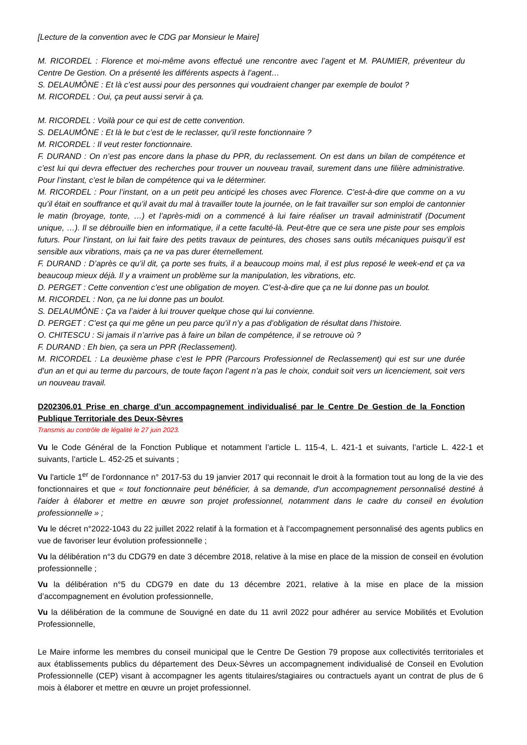[Lecture de la convention avec le CDG par Monsieur le Maire]
M. RICORDEL : Florence et moi-même avons effectué une rencontre avec l’agent et M. PAUMIER, préventeur du Centre De Gestion. On a présenté les différents aspects à l’agent…
S. DELAUMÔNE : Et là c’est aussi pour des personnes qui voudraient changer par exemple de boulot ?
M. RICORDEL : Oui, ça peut aussi servir à ça.
M. RICORDEL : Voilà pour ce qui est de cette convention.
S. DELAUMÔNE : Et là le but c’est de le reclasser, qu’il reste fonctionnaire ?
M. RICORDEL : Il veut rester fonctionnaire.
F. DURAND : On n’est pas encore dans la phase du PPR, du reclassement. On est dans un bilan de compétence et c’est lui qui devra effectuer des recherches pour trouver un nouveau travail, surement dans une filière administrative. Pour l’instant, c’est le bilan de compétence qui va le déterminer.
M. RICORDEL : Pour l’instant, on a un petit peu anticipé les choses avec Florence. C’est-à-dire que comme on a vu qu’il était en souffrance et qu’il avait du mal à travailler toute la journée, on le fait travailler sur son emploi de cantonnier le matin (broyage, tonte, …) et l’après-midi on a commencé à lui faire réaliser un travail administratif (Document unique, …). Il se débrouille bien en informatique, il a cette faculté-là. Peut-être que ce sera une piste pour ses emplois futurs. Pour l’instant, on lui fait faire des petits travaux de peintures, des choses sans outils mécaniques puisqu’il est sensible aux vibrations, mais ça ne va pas durer éternellement.
F. DURAND : D’après ce qu’il dit, ça porte ses fruits, il a beaucoup moins mal, il est plus reposé le week-end et ça va beaucoup mieux déjà. Il y a vraiment un problème sur la manipulation, les vibrations, etc.
D. PERGET : Cette convention c’est une obligation de moyen. C’est-à-dire que ça ne lui donne pas un boulot.
M. RICORDEL : Non, ça ne lui donne pas un boulot.
S. DELAUMÔNE : Ça va l’aider à lui trouver quelque chose qui lui convienne.
D. PERGET : C’est ça qui me gêne un peu parce qu’il n’y a pas d’obligation de résultat dans l’histoire.
O. CHITESCU : Si jamais il n’arrive pas à faire un bilan de compétence, il se retrouve où ?
F. DURAND : Eh bien, ça sera un PPR (Reclassement).
M. RICORDEL : La deuxième phase c’est le PPR (Parcours Professionnel de Reclassement) qui est sur une durée d’un an et qui au terme du parcours, de toute façon l’agent n’a pas le choix, conduit soit vers un licenciement, soit vers un nouveau travail.
D202306.01 Prise en charge d’un accompagnement individualisé par le Centre De Gestion de la Fonction Publique Territoriale des Deux-Sèvres
Transmis au contrôle de légalité le 27 juin 2023.
Vu le Code Général de la Fonction Publique et notamment l’article L. 115-4, L. 421-1 et suivants, l’article L. 422-1 et suivants, l’article L. 452-25 et suivants ;
Vu l'article 1<sup>er</sup> de l’ordonnance n° 2017-53 du 19 janvier 2017 qui reconnait le droit à la formation tout au long de la vie des fonctionnaires et que « tout fonctionnaire peut bénéficier, à sa demande, d'un accompagnement personnalisé destiné à l'aider à élaborer et mettre en œuvre son projet professionnel, notamment dans le cadre du conseil en évolution professionnelle » ;
Vu le décret n°2022-1043 du 22 juillet 2022 relatif à la formation et à l’accompagnement personnalisé des agents publics en vue de favoriser leur évolution professionnelle ;
Vu la délibération n°3 du CDG79 en date 3 décembre 2018, relative à la mise en place de la mission de conseil en évolution professionnelle ;
Vu la délibération n°5 du CDG79 en date du 13 décembre 2021, relative à la mise en place de la mission d’accompagnement en évolution professionnelle,
Vu la délibération de la commune de Souvigné en date du 11 avril 2022 pour adhérer au service Mobilités et Evolution Professionnelle,
Le Maire informe les membres du conseil municipal que le Centre De Gestion 79 propose aux collectivités territoriales et aux établissements publics du département des Deux-Sèvres un accompagnement individualisé de Conseil en Evolution Professionnelle (CEP) visant à accompagner les agents titulaires/stagiaires ou contractuels ayant un contrat de plus de 6 mois à élaborer et mettre en œuvre un projet professionnel.